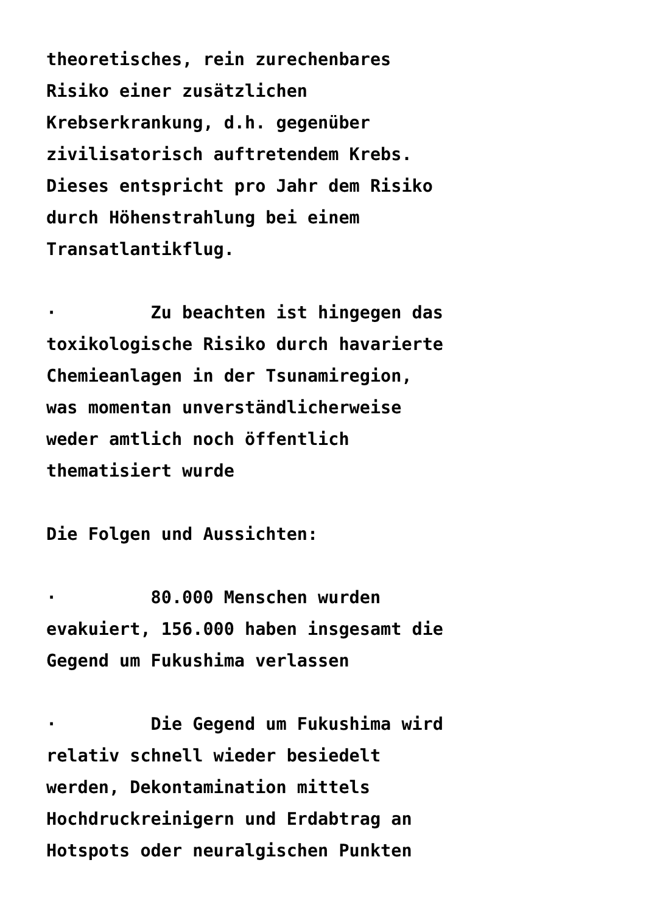theoretisches, rein zurechenbares Risiko einer zusätzlichen Krebserkrankung, d.h. gegenüber zivilisatorisch auftretendem Krebs. Dieses entspricht pro Jahr dem Risiko durch Höhenstrahlung bei einem Transatlantikflug.
· Zu beachten ist hingegen das toxikologische Risiko durch havarierte Chemieanlagen in der Tsunamiregion, was momentan unverständlicherweise weder amtlich noch öffentlich thematisiert wurde
Die Folgen und Aussichten:
· 80.000 Menschen wurden evakuiert, 156.000 haben insgesamt die Gegend um Fukushima verlassen
· Die Gegend um Fukushima wird relativ schnell wieder besiedelt werden, Dekontamination mittels Hochdruckreinigern und Erdabtrag an Hotspots oder neuralgischen Punkten